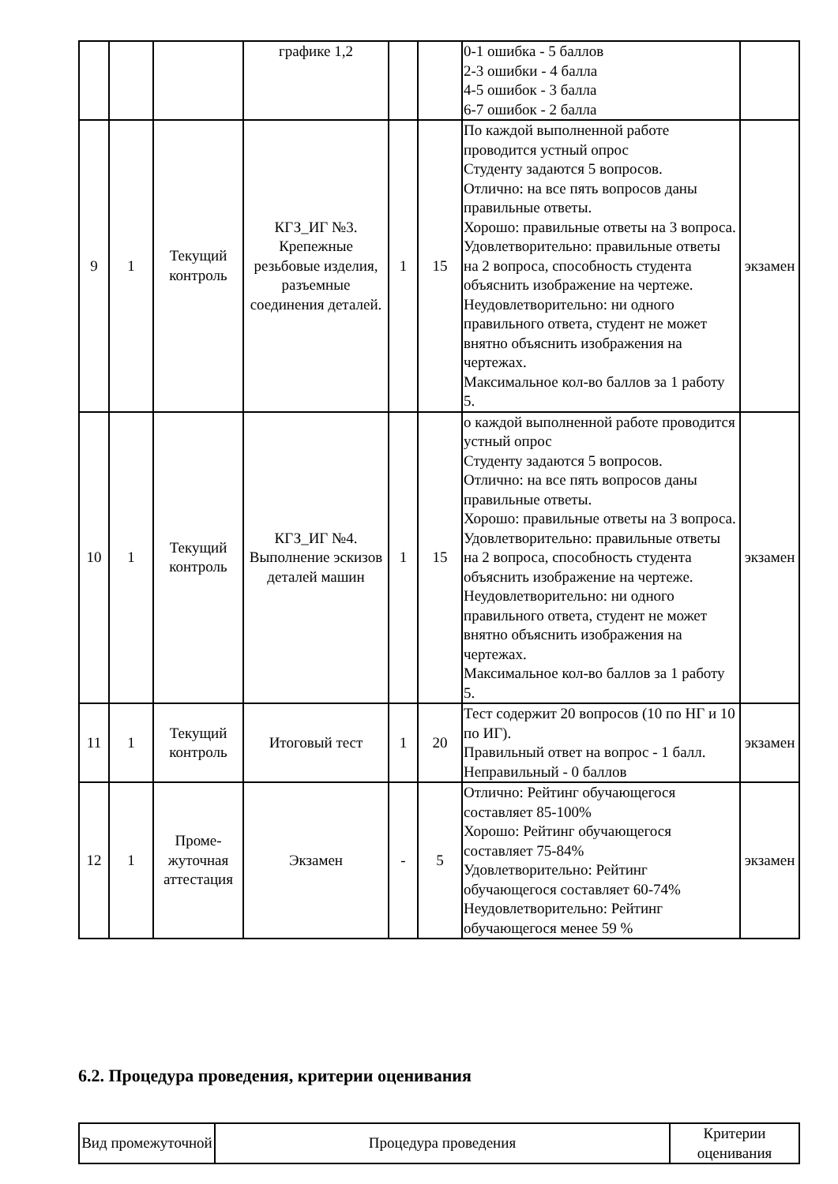| | | | графике 1,2 | | | 0-1 ошибка - 5 баллов 2-3 ошибки - 4 балла 4-5 ошибок - 3 балла 6-7 ошибок - 2 балла | |
| 9 | 1 | Текущий контроль | КГЗ_ИГ №3. Крепежные резьбовые изделия, разъемные соединения деталей. | 1 | 15 | По каждой выполненной работе проводится устный опрос Студенту задаются 5 вопросов. Отлично: на все пять вопросов даны правильные ответы. Хорошо: правильные ответы на 3 вопроса. Удовлетворительно: правильные ответы на 2 вопроса, способность студента объяснить изображение на чертеже. Неудовлетворительно: ни одного правильного ответа, студент не может внятно объяснить изображения на чертежах. Максимальное кол-во баллов за 1 работу 5. | экзамен |
| 10 | 1 | Текущий контроль | КГЗ_ИГ №4. Выполнение эскизов деталей машин | 1 | 15 | о каждой выполненной работе проводится устный опрос Студенту задаются 5 вопросов. Отлично: на все пять вопросов даны правильные ответы. Хорошо: правильные ответы на 3 вопроса. Удовлетворительно: правильные ответы на 2 вопроса, способность студента объяснить изображение на чертеже. Неудовлетворительно: ни одного правильного ответа, студент не может внятно объяснить изображения на чертежах. Максимальное кол-во баллов за 1 работу 5. | экзамен |
| 11 | 1 | Текущий контроль | Итоговый тест | 1 | 20 | Тест содержит 20 вопросов (10 по НГ и 10 по ИГ). Правильный ответ на вопрос - 1 балл. Неправильный - 0 баллов | экзамен |
| 12 | 1 | Проме- жуточная аттестация | Экзамен | - | 5 | Отлично: Рейтинг обучающегося составляет 85-100% Хорошо: Рейтинг обучающегося составляет 75-84% Удовлетворительно: Рейтинг обучающегося составляет 60-74% Неудовлетворительно: Рейтинг обучающегося менее 59 % | экзамен |
6.2. Процедура проведения, критерии оценивания
| Вид промежуточной | Процедура проведения | Критерии оценивания |
| --- | --- | --- |